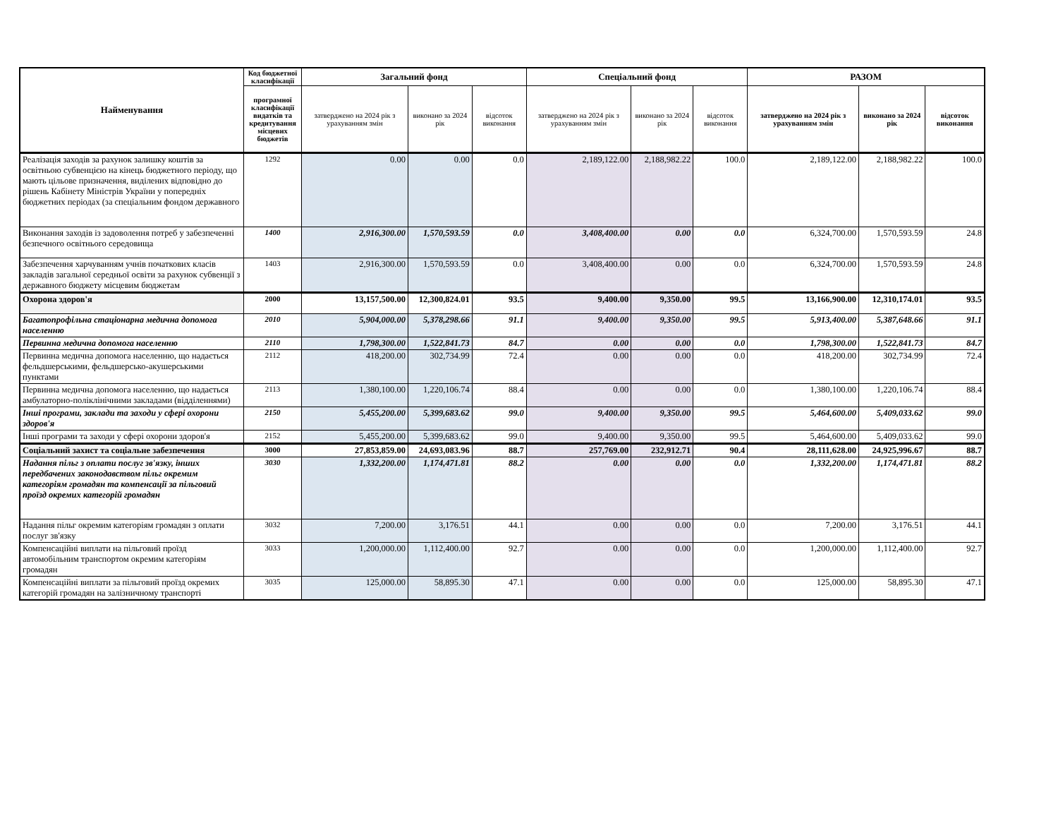| Найменування | Код бюджетної класифікації | Загальний фонд | | | Спеціальний фонд | | | РАЗОМ | | |
| --- | --- | --- | --- | --- | --- | --- | --- | --- | --- | --- |
| | програмної класифікації видатків та кредитування місцевих бюджетів | затверджено на 2024 рік з урахуванням змін | виконано за 2024 рік | відсоток виконання | затверджено на 2024 рік з урахуванням змін | виконано за 2024 рік | відсоток виконання | затверджено на 2024 рік з урахуванням змін | виконано за 2024 рік | відсоток виконання |
| Реалізація заходів за рахунок залишку коштів за освітньою субвенцією на кінець бюджетного періоду, що мають цільове призначення, виділених відповідно до рішень Кабінету Міністрів України у попередніх бюджетних періодах (за спеціальним фондом державного | 1292 | 0.00 | 0.00 | 0.0 | 2,189,122.00 | 2,188,982.22 | 100.0 | 2,189,122.00 | 2,188,982.22 | 100.0 |
| Виконання заходів із задоволення потреб у забезпеченні безпечного освітнього середовища | 1400 | 2,916,300.00 | 1,570,593.59 | 0.0 | 3,408,400.00 | 0.00 | 0.0 | 6,324,700.00 | 1,570,593.59 | 24.8 |
| Забезпечення харчуванням учнів початкових класів закладів загальної середньої освіти за рахунок субвенції з державного бюджету місцевим бюджетам | 1403 | 2,916,300.00 | 1,570,593.59 | 0.0 | 3,408,400.00 | 0.00 | 0.0 | 6,324,700.00 | 1,570,593.59 | 24.8 |
| Охорона здоров'я | 2000 | 13,157,500.00 | 12,300,824.01 | 93.5 | 9,400.00 | 9,350.00 | 99.5 | 13,166,900.00 | 12,310,174.01 | 93.5 |
| Багатопрофільна стаціонарна медична допомога населенню | 2010 | 5,904,000.00 | 5,378,298.66 | 91.1 | 9,400.00 | 9,350.00 | 99.5 | 5,913,400.00 | 5,387,648.66 | 91.1 |
| Первинна медична допомога населенню | 2110 | 1,798,300.00 | 1,522,841.73 | 84.7 | 0.00 | 0.00 | 0.0 | 1,798,300.00 | 1,522,841.73 | 84.7 |
| Первинна медична допомога населенню, що надається фельдшерськими, фельдшерсько-акушерськими пунктами | 2112 | 418,200.00 | 302,734.99 | 72.4 | 0.00 | 0.00 | 0.0 | 418,200.00 | 302,734.99 | 72.4 |
| Первинна медична допомога населенню, що надається амбулаторно-поліклінічними закладами (відділеннями) | 2113 | 1,380,100.00 | 1,220,106.74 | 88.4 | 0.00 | 0.00 | 0.0 | 1,380,100.00 | 1,220,106.74 | 88.4 |
| Інші програми, заклади та заходи у сфері охорони здоров'я | 2150 | 5,455,200.00 | 5,399,683.62 | 99.0 | 9,400.00 | 9,350.00 | 99.5 | 5,464,600.00 | 5,409,033.62 | 99.0 |
| Інші програми та заходи у сфері охорони здоров'я | 2152 | 5,455,200.00 | 5,399,683.62 | 99.0 | 9,400.00 | 9,350.00 | 99.5 | 5,464,600.00 | 5,409,033.62 | 99.0 |
| Соціальний захист та соціальне забезпечення | 3000 | 27,853,859.00 | 24,693,083.96 | 88.7 | 257,769.00 | 232,912.71 | 90.4 | 28,111,628.00 | 24,925,996.67 | 88.7 |
| Надання пільг з оплати послуг зв'язку, інших передбачених законодавством пільг окремим категоріям громадян та компенсації за пільговий проїзд окремих категорій громадян | 3030 | 1,332,200.00 | 1,174,471.81 | 88.2 | 0.00 | 0.00 | 0.0 | 1,332,200.00 | 1,174,471.81 | 88.2 |
| Надання пільг окремим категоріям громадян з оплати послуг зв'язку | 3032 | 7,200.00 | 3,176.51 | 44.1 | 0.00 | 0.00 | 0.0 | 7,200.00 | 3,176.51 | 44.1 |
| Компенсаційні виплати на пільговий проїзд автомобільним транспортом окремим категоріям громадян | 3033 | 1,200,000.00 | 1,112,400.00 | 92.7 | 0.00 | 0.00 | 0.0 | 1,200,000.00 | 1,112,400.00 | 92.7 |
| Компенсаційні виплати за пільговий проїзд окремих категорій громадян на залізничному транспорті | 3035 | 125,000.00 | 58,895.30 | 47.1 | 0.00 | 0.00 | 0.0 | 125,000.00 | 58,895.30 | 47.1 |